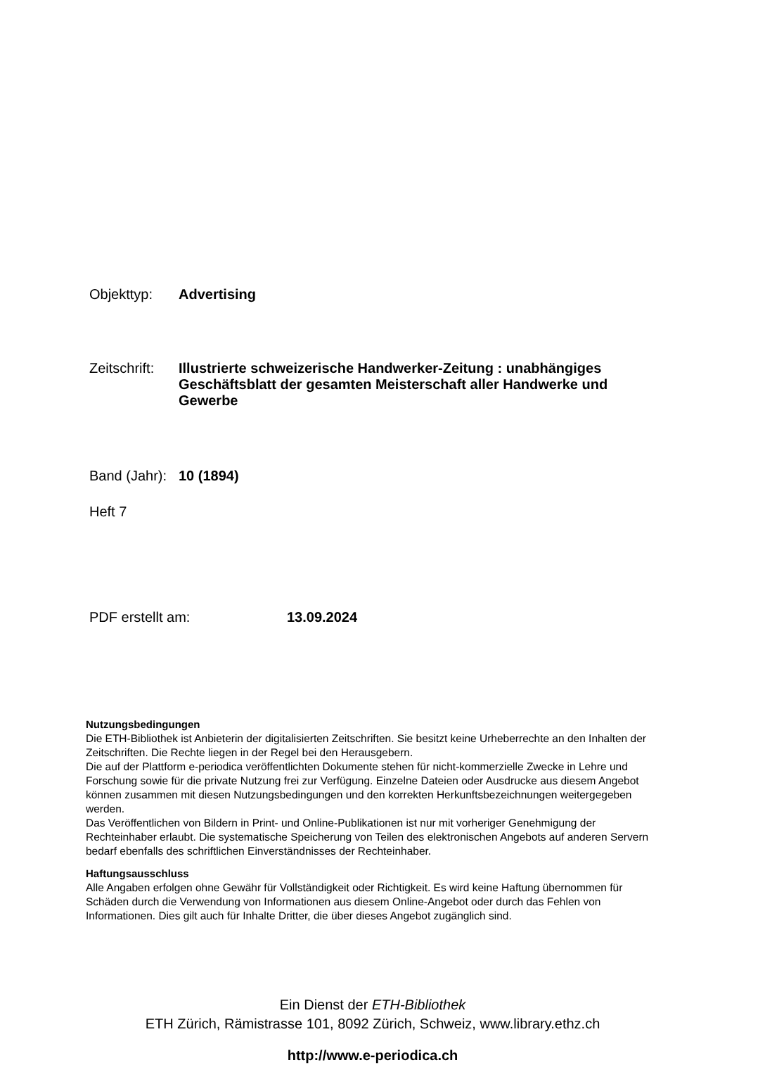Objekttyp: Advertising
Zeitschrift:
Illustrierte schweizerische Handwerker-Zeitung : unabhängiges Geschäftsblatt der gesamten Meisterschaft aller Handwerke und Gewerbe
Band (Jahr):
10 (1894)
Heft 7
PDF erstellt am: 13.09.2024
Nutzungsbedingungen
Die ETH-Bibliothek ist Anbieterin der digitalisierten Zeitschriften. Sie besitzt keine Urheberrechte an den Inhalten der Zeitschriften. Die Rechte liegen in der Regel bei den Herausgebern.
Die auf der Plattform e-periodica veröffentlichten Dokumente stehen für nicht-kommerzielle Zwecke in Lehre und Forschung sowie für die private Nutzung frei zur Verfügung. Einzelne Dateien oder Ausdrucke aus diesem Angebot können zusammen mit diesen Nutzungsbedingungen und den korrekten Herkunftsbezeichnungen weitergegeben werden.
Das Veröffentlichen von Bildern in Print- und Online-Publikationen ist nur mit vorheriger Genehmigung der Rechteinhaber erlaubt. Die systematische Speicherung von Teilen des elektronischen Angebots auf anderen Servern bedarf ebenfalls des schriftlichen Einverständnisses der Rechteinhaber.
Haftungsausschluss
Alle Angaben erfolgen ohne Gewähr für Vollständigkeit oder Richtigkeit. Es wird keine Haftung übernommen für Schäden durch die Verwendung von Informationen aus diesem Online-Angebot oder durch das Fehlen von Informationen. Dies gilt auch für Inhalte Dritter, die über dieses Angebot zugänglich sind.
Ein Dienst der ETH-Bibliothek
ETH Zürich, Rämistrasse 101, 8092 Zürich, Schweiz, www.library.ethz.ch
http://www.e-periodica.ch